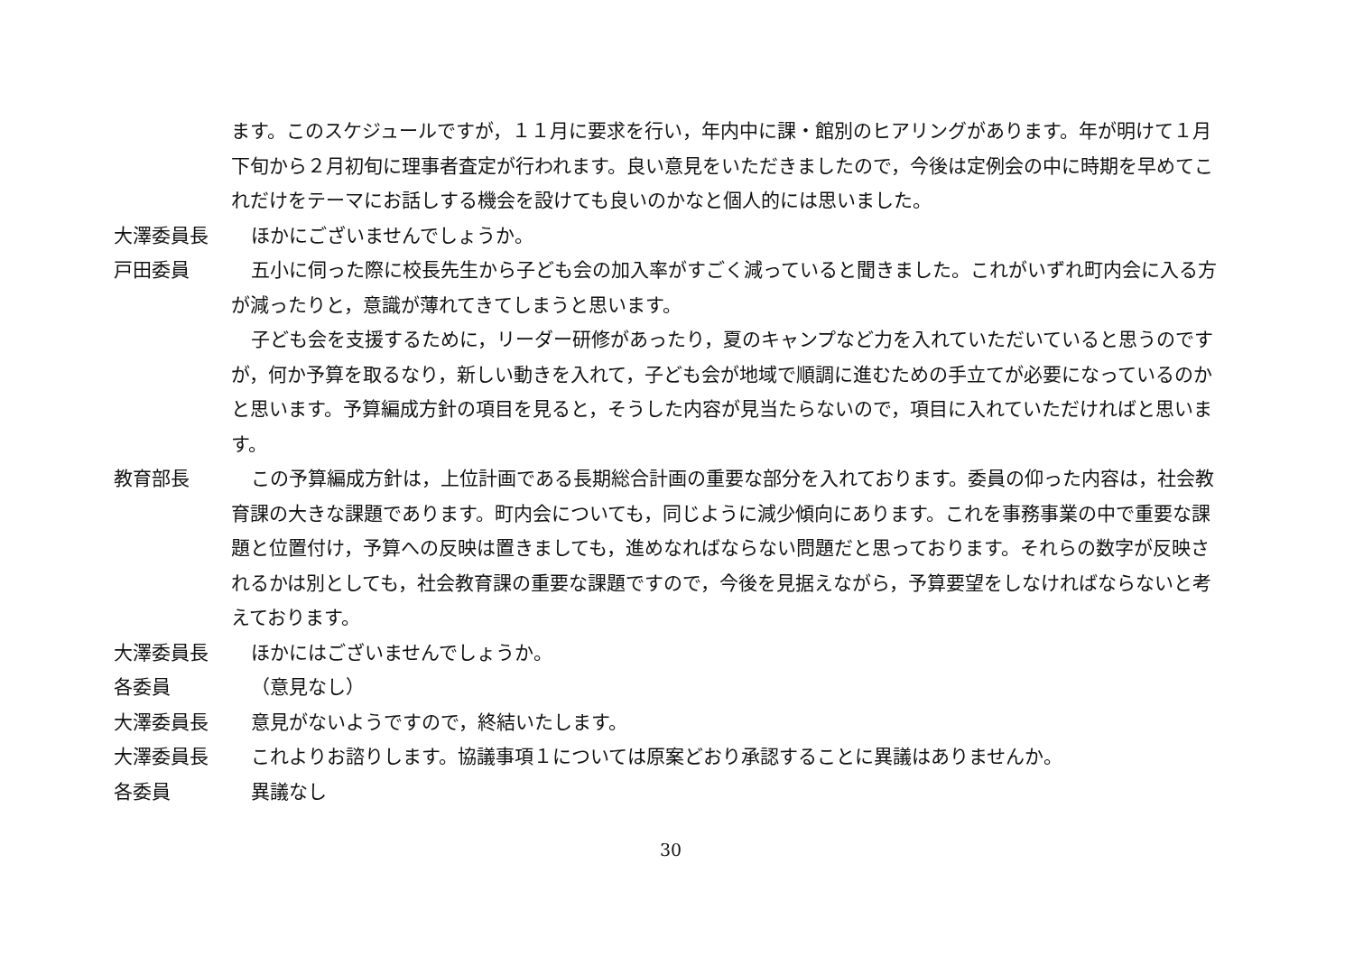ます。このスケジュールですが，１１月に要求を行い，年内中に課・館別のヒアリングがあります。年が明けて１月下旬から２月初旬に理事者査定が行われます。良い意見をいただきましたので，今後は定例会の中に時期を早めてこれだけをテーマにお話しする機会を設けても良いのかなと個人的には思いました。
大澤委員長 ほかにございませんでしょうか。
戸田委員 五小に伺った際に校長先生から子ども会の加入率がすごく減っていると聞きました。これがいずれ町内会に入る方が減ったりと，意識が薄れてきてしまうと思います。
子ども会を支援するために，リーダー研修があったり，夏のキャンプなど力を入れていただいていると思うのですが，何か予算を取るなり，新しい動きを入れて，子ども会が地域で順調に進むための手立てが必要になっているのかと思います。予算編成方針の項目を見ると，そうした内容が見当たらないので，項目に入れていただければと思います。
教育部長 この予算編成方針は，上位計画である長期総合計画の重要な部分を入れております。委員の仰った内容は，社会教育課の大きな課題であります。町内会についても，同じように減少傾向にあります。これを事務事業の中で重要な課題と位置付け，予算への反映は置きましても，進めなればならない問題だと思っております。それらの数字が反映されるかは別としても，社会教育課の重要な課題ですので，今後を見据えながら，予算要望をしなければならないと考えております。
大澤委員長 ほかにはございませんでしょうか。
各委員 （意見なし）
大澤委員長 意見がないようですので，終結いたします。
大澤委員長 これよりお諮りします。協議事項１については原案どおり承認することに異議はありませんか。
各委員 異議なし
30